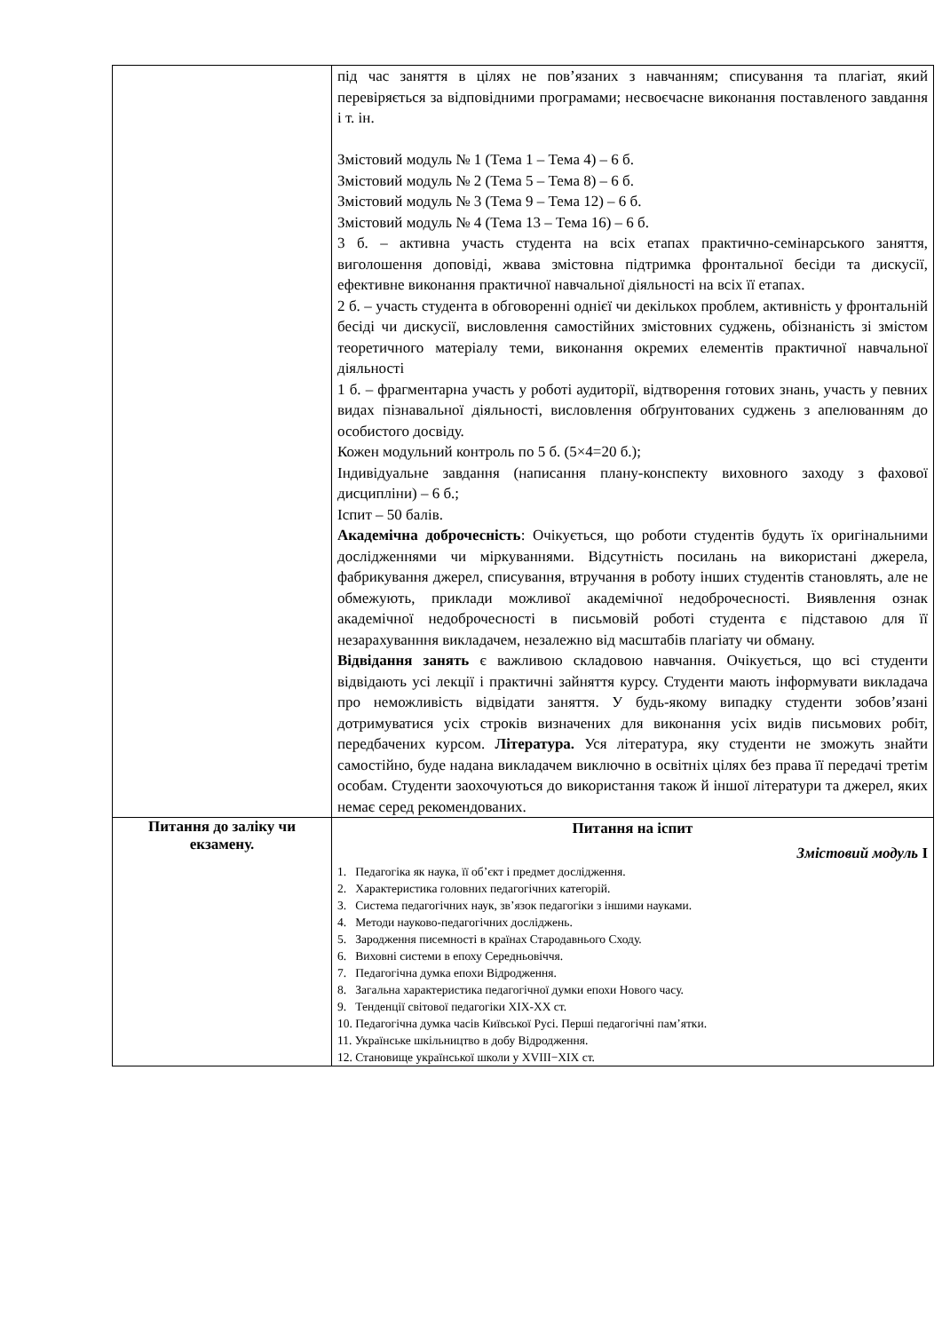| | під час заняття в цілях не пов’язаних з навчанням; списування та плагіат, який перевіряється за відповідними програмами; несвоєчасне виконання поставленого завдання і т. ін. Змістовий модуль № 1 (Тема 1 – Тема 4) – 6 б. Змістовий модуль № 2 (Тема 5 – Тема 8) – 6 б. Змістовий модуль № 3 (Тема 9 – Тема 12) – 6 б. Змістовий модуль № 4 (Тема 13 – Тема 16) – 6 б. 3 б. – активна участь студента на всіх етапах практично-семінарського заняття, виголошення доповіді, жвава змістовна підтримка фронтальної бесіди та дискусії, ефективне виконання практичної навчальної діяльності на всіх її етапах. 2 б. – участь студента в обговоренні однієї чи декількох проблем, активність у фронтальній бесіді чи дискусії, висловлення самостійних змістовних суджень, обізнаність зі змістом теоретичного матеріалу теми, виконання окремих елементів практичної навчальної діяльності 1 б. – фрагментарна участь у роботі аудиторії, відтворення готових знань, участь у певних видах пізнавальної діяльності, висловлення обґрунтованих суджень з апелюванням до особистого досвіду. Кожен модульний контроль по 5 б. (5×4=20 б.); Індивідуальне завдання (написання плану-конспекту виховного заходу з фахової дисципліни) – 6 б.; Іспит – 50 балів. Академічна доброчесність : Очікується, що роботи студентів будуть їх оригінальними дослідженнями чи міркуваннями. Відсутність посилань на використані джерела, фабрикування джерел, списування, втручання в роботу інших студентів становлять, але не обмежують, приклади можливої академічної недоброчесності. Виявлення ознак академічної недоброчесності в письмовій роботі студента є підставою для її незарахуванння викладачем, незалежно від масштабів плагіату чи обману. Відвідання занять є важливою складовою навчання. Очікується, що всі студенти відвідають усі лекції і практичні зайняття курсу. Студенти мають інформувати викладача про неможливість відвідати заняття. У будь-якому випадку студенти зобов’язані дотримуватися усіх строків визначених для виконання усіх видів письмових робіт, передбачених курсом. Література. Уся література, яку студенти не зможуть знайти самостійно, буде надана викладачем виключно в освітніх цілях без права її передачі третім особам. Студенти заохочуються до використання також й іншої літератури та джерел, яких немає серед рекомендованих. |
| Питання до заліку чи екзамену. | Питання на іспит Змістовий модуль І 1. Педагогіка як наука, її об’єкт і предмет дослідження. 2. Характеристика головних педагогічних категорій. 3. Система педагогічних наук, зв’язок педагогіки з іншими науками. 4. Методи науково-педагогічних досліджень. 5. Зародження писемності в країнах Стародавнього Сходу. 6. Виховні системи в епоху Середньовіччя. 7. Педагогічна думка епохи Відродження. 8. Загальна характеристика педагогічної думки епохи Нового часу. 9. Тенденції світової педагогіки XIX-XX ст. 10. Педагогічна думка часів Київської Русі. Перші педагогічні пам’ятки. 11. Українське шкільництво в добу Відродження. 12. Становище української школи у XVIII−XIX ст. |